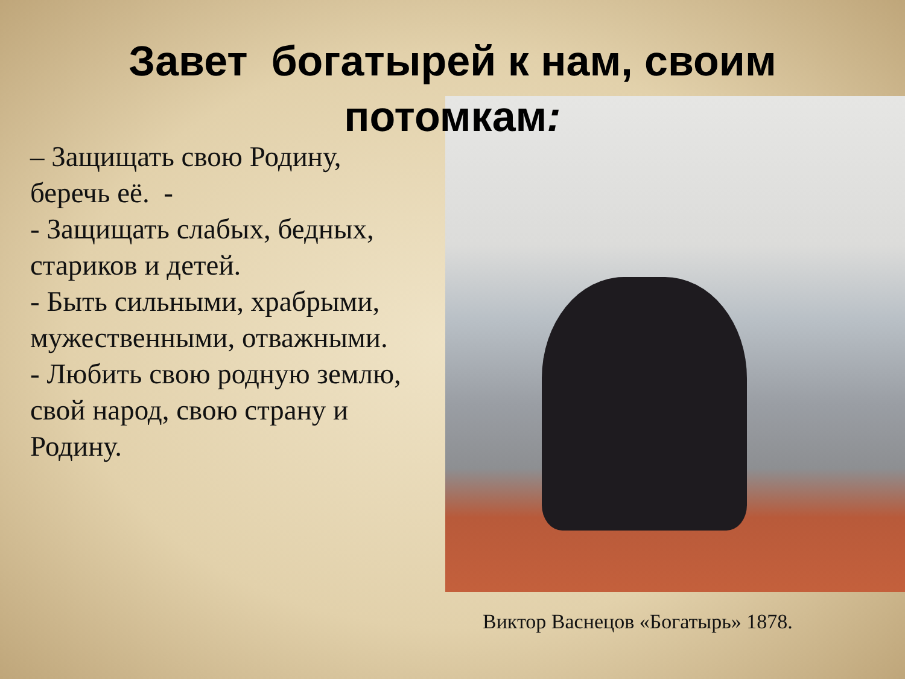Завет богатырей к нам, своим
потомкам:
– Защищать свою Родину, беречь её. -
- Защищать слабых, бедных, стариков и детей.
- Быть сильными, храбрыми, мужественными, отважными.
- Любить свою родную землю, свой народ, свою страну и Родину.
Виктор Васнецов «Богатырь» 1878.